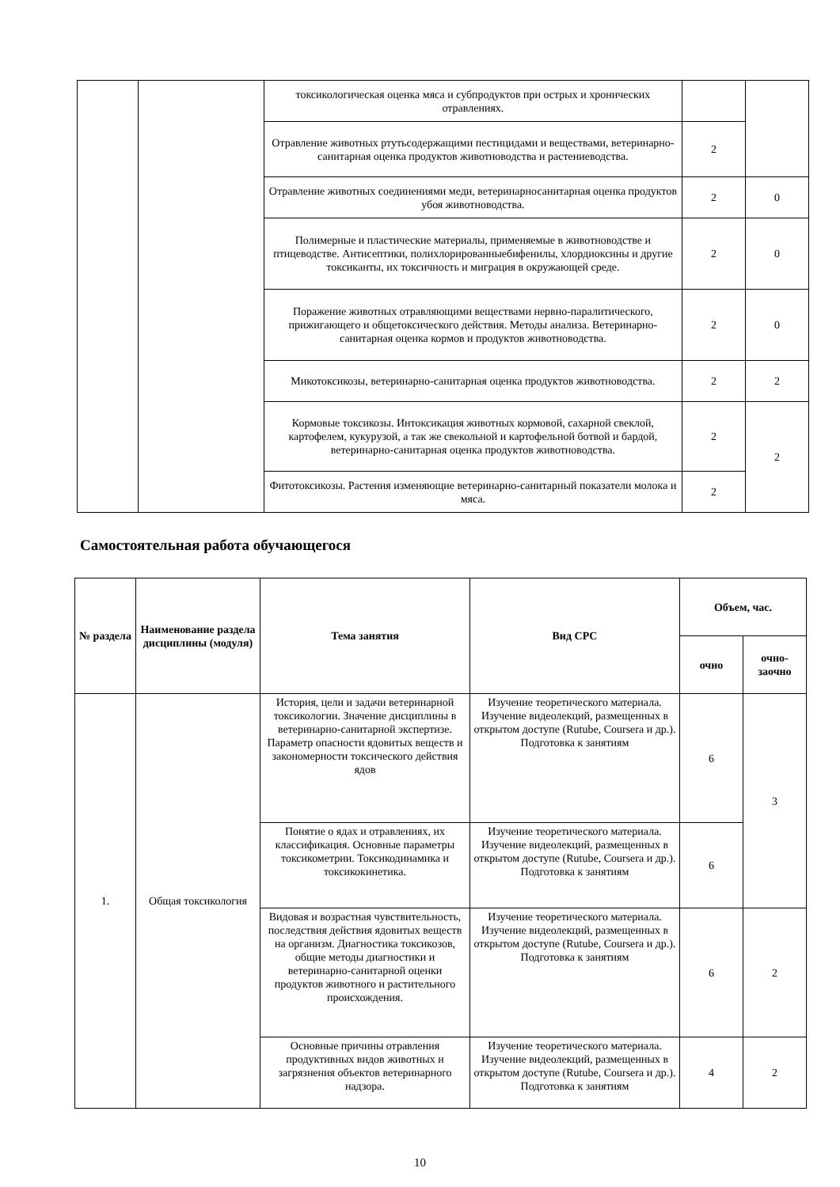| | | токсикологическая оценка мяса и субпродуктов при острых и хронических отравлениях. | | |
| | | Отравление животных ртутьсодержащими пестицидами и веществами, ветеринарно-санитарная оценка продуктов животноводства и растениеводства. | 2 | |
| | | Отравление животных соединениями меди, ветеринарносанитарная оценка продуктов убоя животноводства. | 2 | 0 |
| | | Полимерные и пластические материалы, применяемые в животноводстве и птицеводстве. Антисептики, полихлорированныебифенилы, хлордиоксины и другие токсиканты, их токсичность и миграция в окружающей среде. | 2 | 0 |
| | | Поражение животных отравляющими веществами нервно-паралитического, прижигающего и общетоксического действия. Методы анализа. Ветеринарно-санитарная оценка кормов и продуктов животноводства. | 2 | 0 |
| | | Микотоксикозы, ветеринарно-санитарная оценка продуктов животноводства. | 2 | 2 |
| | | Кормовые токсикозы. Интоксикация животных кормовой, сахарной свеклой, картофелем, кукурузой, а так же свекольной и картофельной ботвой и бардой, ветеринарно-санитарная оценка продуктов животноводства. | 2 | 2 |
| | | Фитотоксикозы. Растения изменяющие ветеринарно-санитарный показатели молока и мяса. | 2 | |
Самостоятельная работа обучающегося
| № раздела | Наименование раздела дисциплины (модуля) | Тема занятия | Вид СРС | Объем, час. | |
| --- | --- | --- | --- | --- | --- |
| | | | | очно | очно-заочно |
| 1. | Общая токсикология | История, цели и задачи ветеринарной токсикологии. Значение дисциплины в ветеринарно-санитарной экспертизе. Параметр опасности ядовитых веществ и закономерности токсического действия ядов | Изучение теоретического материала. Изучение видеолекций, размещенных в открытом доступе (Rutube, Coursera и др.). Подготовка к занятиям | 6 | 3 |
| | | Понятие о ядах и отравлениях, их классификация. Основные параметры токсикометрии. Токсикодинамика и токсикокинетика. | Изучение теоретического материала. Изучение видеолекций, размещенных в открытом доступе (Rutube, Coursera и др.). Подготовка к занятиям | 6 | |
| | | Видовая и возрастная чувствительность, последствия действия ядовитых веществ на организм. Диагностика токсикозов, общие методы диагностики и ветеринарно-санитарной оценки продуктов животного и растительного происхождения. | Изучение теоретического материала. Изучение видеолекций, размещенных в открытом доступе (Rutube, Coursera и др.). Подготовка к занятиям | 6 | 2 |
| | | Основные причины отравления продуктивных видов животных и загрязнения объектов ветеринарного надзора. | Изучение теоретического материала. Изучение видеолекций, размещенных в открытом доступе (Rutube, Coursera и др.). Подготовка к занятиям | 4 | 2 |
10